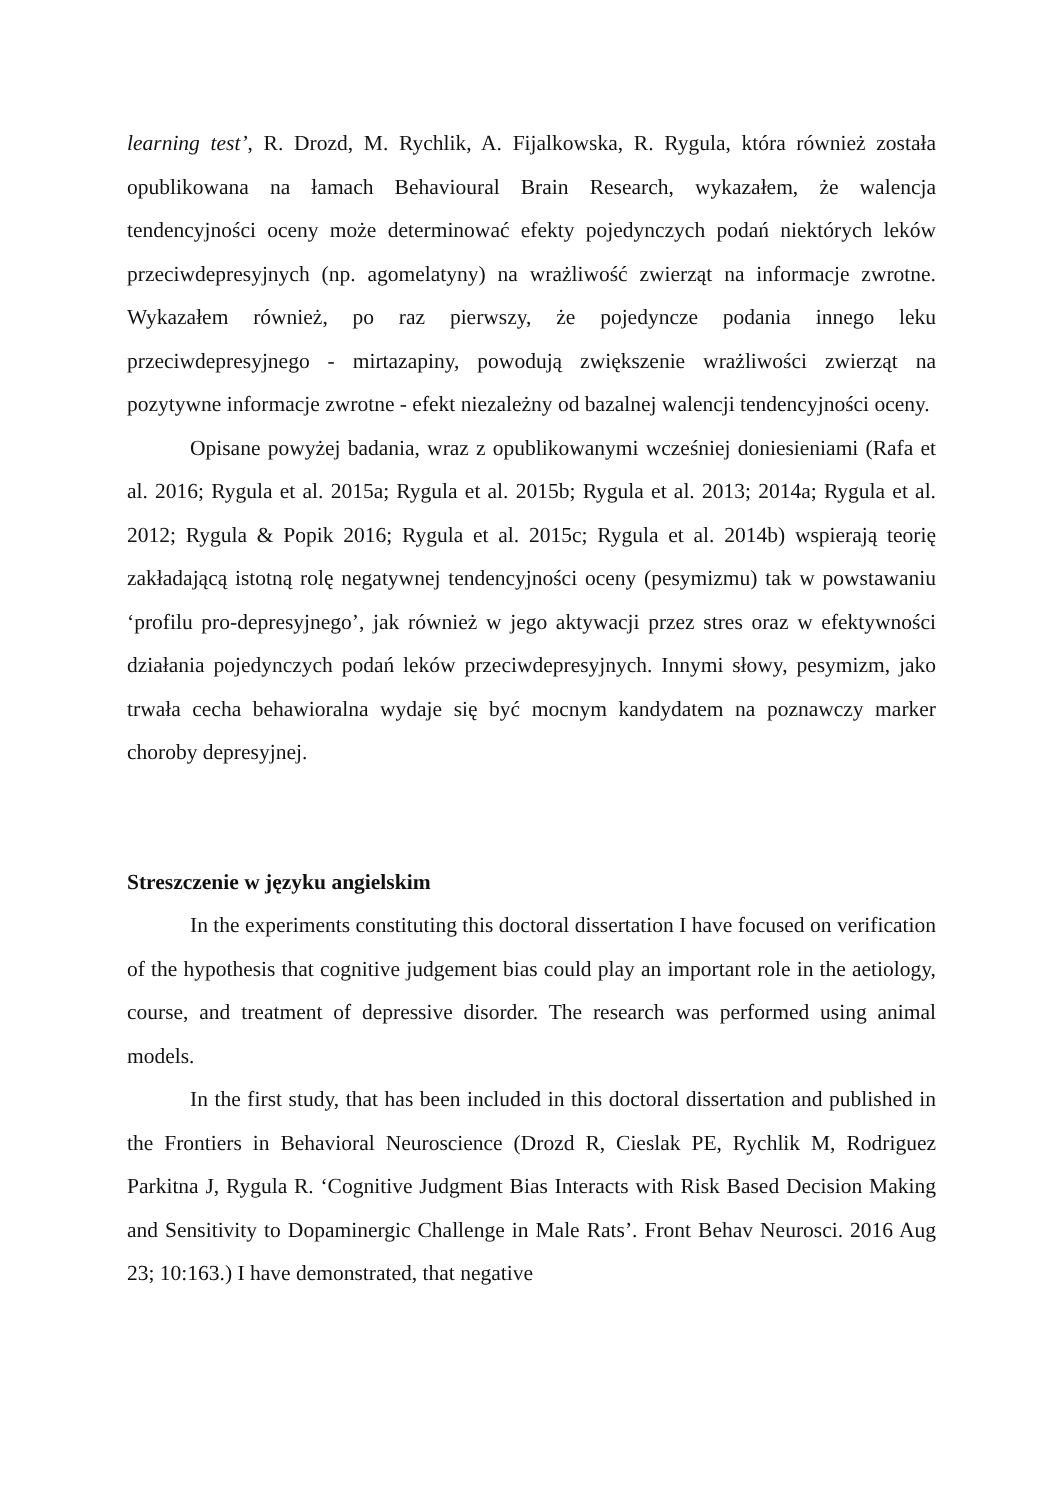learning test’, R. Drozd, M. Rychlik, A. Fijalkowska, R. Rygula, która również została opublikowana na łamach Behavioural Brain Research, wykazałem, że walencja tendencyjności oceny może determinować efekty pojedynczych podań niektórych leków przeciwdepresyjnych (np. agomelatyny) na wrażliwość zwierząt na informacje zwrotne. Wykazałem również, po raz pierwszy, że pojedyncze podania innego leku przeciwdepresyjnego - mirtazapiny, powodują zwiększenie wrażliwości zwierząt na pozytywne informacje zwrotne - efekt niezależny od bazalnej walencji tendencyjności oceny.
Opisane powyżej badania, wraz z opublikowanymi wcześniej doniesieniami (Rafa et al. 2016; Rygula et al. 2015a; Rygula et al. 2015b; Rygula et al. 2013; 2014a; Rygula et al. 2012; Rygula & Popik 2016; Rygula et al. 2015c; Rygula et al. 2014b) wspierają teorię zakładającą istotną rolę negatywnej tendencyjności oceny (pesymizmu) tak w powstawaniu ‘profilu pro-depresyjnego’, jak również w jego aktywacji przez stres oraz w efektywności działania pojedynczych podań leków przeciwdepresyjnych. Innymi słowy, pesymizm, jako trwała cecha behawioralna wydaje się być mocnym kandydatem na poznawczy marker choroby depresyjnej.
Streszczenie w języku angielskim
In the experiments constituting this doctoral dissertation I have focused on verification of the hypothesis that cognitive judgement bias could play an important role in the aetiology, course, and treatment of depressive disorder. The research was performed using animal models.
In the first study, that has been included in this doctoral dissertation and published in the Frontiers in Behavioral Neuroscience (Drozd R, Cieslak PE, Rychlik M, Rodriguez Parkitna J, Rygula R. ‘Cognitive Judgment Bias Interacts with Risk Based Decision Making and Sensitivity to Dopaminergic Challenge in Male Rats’. Front Behav Neurosci. 2016 Aug 23; 10:163.) I have demonstrated, that negative